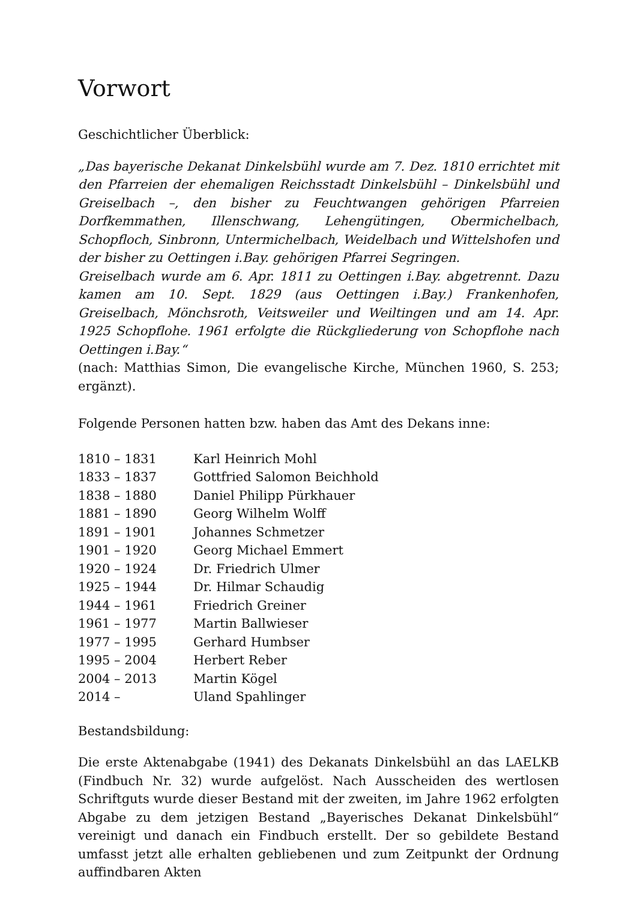Vorwort
Geschichtlicher Überblick:
„Das bayerische Dekanat Dinkelsbühl wurde am 7. Dez. 1810 errichtet mit den Pfarreien der ehemaligen Reichsstadt Dinkelsbühl – Dinkelsbühl und Greiselbach –, den bisher zu Feuchtwangen gehörigen Pfarreien Dorfkemmathen, Illenschwang, Lehengütingen, Obermichelbach, Schopfloch, Sinbronn, Untermichelbach, Weidelbach und Wittelshofen und der bisher zu Oettingen i.Bay. gehörigen Pfarrei Segringen.
Greiselbach wurde am 6. Apr. 1811 zu Oettingen i.Bay. abgetrennt. Dazu kamen am 10. Sept. 1829 (aus Oettingen i.Bay.) Frankenhofen, Greiselbach, Mönchsroth, Veitsweiler und Weiltingen und am 14. Apr. 1925 Schopflohe. 1961 erfolgte die Rückgliederung von Schopflohe nach Oettingen i.Bay.“
(nach: Matthias Simon, Die evangelische Kirche, München 1960, S. 253; ergänzt).
Folgende Personen hatten bzw. haben das Amt des Dekans inne:
| 1810 – 1831 | Karl Heinrich Mohl |
| 1833 – 1837 | Gottfried Salomon Beichhold |
| 1838 – 1880 | Daniel Philipp Pürkhauer |
| 1881 – 1890 | Georg Wilhelm Wolff |
| 1891 – 1901 | Johannes Schmetzer |
| 1901 – 1920 | Georg Michael Emmert |
| 1920 – 1924 | Dr. Friedrich Ulmer |
| 1925 – 1944 | Dr. Hilmar Schaudig |
| 1944 – 1961 | Friedrich Greiner |
| 1961 – 1977 | Martin Ballwieser |
| 1977 – 1995 | Gerhard Humbser |
| 1995 – 2004 | Herbert Reber |
| 2004 – 2013 | Martin Kögel |
| 2014 – | Uland Spahlinger |
Bestandsbildung:
Die erste Aktenabgabe (1941) des Dekanats Dinkelsbühl an das LAELKB (Findbuch Nr. 32) wurde aufgelöst. Nach Ausscheiden des wertlosen Schriftguts wurde dieser Bestand mit der zweiten, im Jahre 1962 erfolgten Abgabe zu dem jetzigen Bestand „Bayerisches Dekanat Dinkelsbühl“ vereinigt und danach ein Findbuch erstellt. Der so gebildete Bestand umfasst jetzt alle erhalten gebliebenen und zum Zeitpunkt der Ordnung auffindbaren Akten